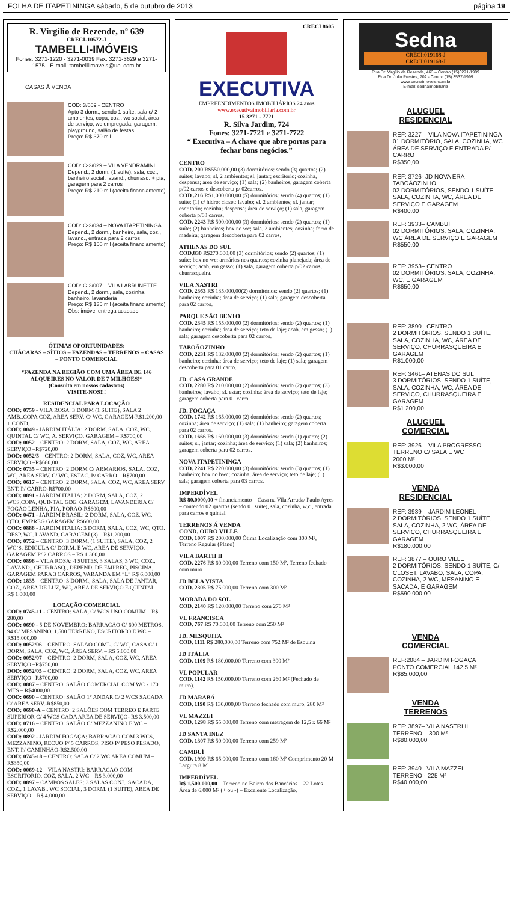FOLHA DE ITAPETININGA sábado, 5 de outubro de 2013 página 19
R. Virgílio de Rezende, nº 639
CRECI-10572-J
TAMBELLI-IMÓVEIS
Fones: 3271-1220 - 3271-0039 Fax: 3271-3629 e 3271-1575 - E-mail: tambelliimoveis@uol.com.br
CASAS À VENDA
COD: 3/059 - CENTRO
Apto 3 dorm., sendo 1 suíte, sala c/ 2 ambientes, copa, coz., wc social, área de serviço, wc empregada, garagem, playground, salão de festas.
Preço: R$ 370 mil
COD: C-2/029 – VILA VENDRAMINI
Depend., 2 dorm. (1 suíte), sala, coz., banheiro social, lavand., churrasq. + pia, garagem para 2 carros
Preço: R$ 210 mil (aceita financiamento)
COD: C-2/034 – NOVA ITAPETININGA
Depend., 2 dorm., banheiro, sala, coz., lavand., entrada para 2 carros
Preço: R$ 150 mil (aceita financiamento)
COD: C-2/007 – VILA LABRUNETTE
Depend., 2 dorm., sala, cozinha, banheiro, lavanderia
Preço: R$ 135 mil (aceita financiamento)
Obs: imóvel entrega acabado
ÓTIMAS OPORTUNIDADES:
CHÁCARAS – SÍTIOS – FAZENDAS – TERRENOS – CASAS – PONTO COMERCIAL
*FAZENDA NA REGIÃO COM UMA ÁREA DE 146 ALQUEIRES NO VALOR DE 7 MILHÕES!*
(Consulta em nossos cadastros)
VISITE-NOS!!!
RESIDENCIAL PARA LOCAÇÃO
COD: 0759 - VILA ROSA: 3 DORM (1 SUITE), SALA 2 AMB.,COPA COZ, AREA SERV. C/ WC, GARAGEM-R$1.200,00 + COND.
COD: 0049 - JARDIM ITÁLIA: 2 DORM, SALA, COZ, WC, QUINTAL C/ WC, A. SERVIÇO, GARAGEM – R$700,00
COD: 0052 – CENTRO: 2 DORM, SALA, COZ, WC, AREA SERVIÇO –R$720,00
DOD: 0052/5 – CENTRO: 2 DORM, SALA, COZ, WC, AREA SERVIÇO –R$680,00
COD: 0735 – CENTRO: 2 DORM C/ ARMARIOS, SALA, COZ, WC, AREA SERV. C/ WC, ESTAC. P/ CARRO – R$700,00
COD: 0617 – CENTRO: 2 DORM, SALA, COZ, WC, AREA SERV. ENT. P/ CARRO-R$700,00
COD: 0891 - JARDIM ITALIA: 2 DORM, SALA, COZ, 2 WCS,COPA, QUINTAL GDE. GARAGEM, LAVANDERIA C/ FOGÃO LENHA, PIA, PORÃO-R$600,00
COD: 0471 - JARDIM BRASIL: 2 DORM, SALA, COZ, WC, QTO. EMPREG GARAGEM R$600,00
COD: 0886 - JARDIM ITALIA: 3 DORM, SALA, COZ, WC, QTO. DESP. WC. LAVAND. GARAGEM (3) – R$1.200,00
COD: 0752 – CENTRO: 3 DORM. (1 SUITE), SALA, COZ, 2 WC’S, EDICULA C/ DORM. E WC, AREA DE SERVIÇO, GARAGEM P/ 2 CARROS – R$ 1.300,00
COD: 0896 – VILA ROSA: 4 SUITES, 3 SALAS, 3 WC, COZ., LAVAND., CHURRASQ., DEPEND. DE EMPREG, PISCINA, GARAGEM PARA 3 CARROS, VARANDA EM “L” R$ 6.000,00
COD: 1835 – CENTRO: 3 DORM., SALA, SALA DE JANTAR, COZ., AREA DE LUZ, WC, AREA DE SERVIÇO E QUINTAL – R$ 1.000,00
LOCAÇÃO COMERCIAL
COD: 0745-11 - CENTRO: SALA, C/ WCS USO COMUM – R$ 280,00
COD: 0690 - 5 DE NOVEMBRO: BARRACÃO C/ 600 METROS, 94 C/ MESANINO, 1.500 TERRENO, ESCRITORIO E WC – R$15.000,00
COD: 0052/06 – CENTRO: SALÃO COML. C/ WC, CASA C/ 1 DORM, SALA, COZ, WC, ÁREA SERV. – R$ 5.000,00
COD: 0052/07 – CENTRO: 2 DORM, SALA, COZ, WC, AREA SERVIÇO –R$750,00
DOD: 0052/05 – CENTRO: 2 DORM, SALA, COZ, WC, AREA SERVIÇO –R$700,00
COD: 0887 – CENTRO: SALÃO COMERCIAL COM WC - 170 MTS – R$4000,00
COD: 0690 – CENTRO: SALÃO 1° ANDAR C/ 2 WCS SACADA C/ AREA SERV.-R$850,00
COD: 0690-A – CENTRO: 2 SALÕES COM TERREO E PARTE SUPERIOR C/ 4 WCS CADA AREA DE SERVIÇO- R$ 3.500,00
COD: 0716 – CENTRO: SALÃO C/ MEZZANINO E WC – R$2.000,00
COD: 0892 - JARDIM FOGAÇA: BARRACÃO COM 3 WCS, MEZZANINO, RECUO P/ 5 CARROS, PISO P/ PESO PESADO, ENT. P/ CAMINHÃO-R$2.500,00
COD: 0745-18 – CENTRO: SALA C/ 2 WC AREA COMUM –R$350,00
COD: 0069-12 – VILA NASTRI: BARRACÃO COM ESCRITORIO, COZ, SALA, 2 WC – R$ 3.000,00
COD: 0897 – CAMPOS SALES: 3 SALAS CONJ., SACADA, COZ., 1 LAVAB., WC SOCIAL, 3 DORM. (1 SUITE), AREA DE SERVIÇO – R$ 4.000,00
CRECI 8605
EXECUTIVA
EMPREENDIMENTOS IMOBILIÁRIOS 24 anos
www.executivaimobiliaria.com.br
15 3271 - 7721
R. Silva Jardim, 724
Fones: 3271-7721 e 3271-7722
“ Executiva – A chave que abre portas para fechar bons negócios.”
CENTRO
COD. 200 R$550.000,00 (3) dormitórios: sendo (3) quartos; (2) suítes; lavabo; sl. 2 ambientes; sl. jantar; escritório; cozinha, despensa; área de serviço; (1) sala; (2) banheiros, garagem coberta p/02 carros e descoberta p/ 02carros.
COD .216 R$1.000.000,00 (5) dormitórios: sendo (4) quartos; (1) suíte; (1) c/ hidro; closet; lavabo; sl. 2 ambientes; sl. jantar; escritório; cozinha; despensa; área de serviço; (1) sala, garagem coberta p/03 carros.
COD. 2243 R$ 500.000,00 (3) dormitórios: sendo (2) quartos; (1) suíte; (2) banheiros; box no wc; sala. 2 ambientes; cozinha; forro de madeira; garagem descoberta para 02 carros.
ATHENAS DO SUL
COD.830 R$270.000,00 (3) dormitórios: sendo (2) quartos; (1) suíte; box no wc; armários nos quartos; cozinha planejada; área de serviço; acab. em gesso; (1) sala, garagem coberta p/02 carros, churrasqueira.
VILA NASTRI
COD. 2363 R$ 135.000,00(2) dormitórios: sendo (2) quartos; (1) banheiro; cozinha; área de serviço; (1) sala; garagem descoberta para 02 carros.
PARQUE SÃO BENTO
COD. 2345 R$ 155.000,00 (2) dormitórios: sendo (2) quartos; (1) banheiro; cozinha; área de serviço; teto de laje; acab. em gesso; (1) sala; garagem descoberta para 02 carros.
TABOÃOZINHO
COD. 2231 R$ 132.000,00 (2) dormitórios: sendo (2) quartos; (1) banheiro; cozinha; área de serviço; teto de laje; (1) sala; garagem descoberta para 01 carro.
JD. CASA GRANDE
COD. 2280 R$ 210.000,00 (2) dormitórios: sendo (2) quartos; (3) banheiros; lavabo; sl. estar; cozinha; área de serviço; teto de laje; garagem coberta para 01 carro.
JD. FOGAÇA
COD. 1742 R$ 165.000,00 (2) dormitórios: sendo (2) quartos; cozinha; área de serviço; (1) sala; (1) banheiro; garagem coberta para 02 carros.
COD. 1666 R$ 160.000,00 (3) dormitórios: sendo (1) quarto; (2) suítes; sl. jantar; cozinha; área de serviço; (1) sala; (2) banheiros; garagem coberta para 02 carros.
NOVA ITAPETININGA
COD. 2241 R$ 220.000,00 (3) dormitórios: sendo (3) quartos; (1) banheiro; box no bwc; cozinha; área de serviço; teto de laje; (1) sala; garagem coberta para 03 carros.
IMPERDÍVEL
R$ 80.0000,00 + financiamento – Casa na Vila Arruda/ Paulo Ayres – contendo 02 quartos (sendo 01 suíte), sala, cozinha, w.c., entrada para carros e quintal.
TERRENOS Á VENDA
COND. OURO VILLE
COD. 1007 R$ 200.000,00 Ótima Localização com 300 M², Terreno Regular (Plano)
VILA BARTH II
COD. 2276 R$ 60.000,00 Terreno com 150 M², Terreno fechado com muro
JD BELA VISTA
COD. 2305 R$ 75.000,00 Terreno com 300 M²
MORADA DO SOL
COD. 2140 R$ 120.000,00 Terreno com 270 M²
VL FRANCISCA
COD. 767 R$ 70.000,00 Terreno com 250 M²
JD. MESQUITA
COD. 1111 R$ 280.000,00 Terreno com 752 M² de Esquina
JD ITÁLIA
COD. 1109 R$ 180.000,00 Terreno com 300 M²
VL POPULAR
COD. 1142 R$ 150.000,00 Terreno com 260 M² (Fechado de muro).
JD MARABÁ
COD. 1190 R$ 130.000,00 Terreno fechado com muro, 280 M²
VL MAZZEI
COD. 1298 R$ 65.000,00 Terreno com metragem de 12,5 x 66 M²
JD SANTA INEZ
COD. 1307 R$ 50.000,00 Terreno com 259 M²
CAMBUÍ
COD. 1999 R$ 65.000,00 Terreno com 160 M² Comprimento 20 M Largura 8 M
IMPERDÍVEL
R$ 1.500.000,00 – Terreno no Bairro dos Bancários – 22 Lotes – Área de 6.000 M² (+ ou -) – Excelente Localização.
Sedna
CRECI:019168-J
CRECI:019168-J
Rua Dr. Virgílio de Rezende, 463 – Centro (15)3271-1999
Rua Dr. Julio Prestes, 702 - Centro (15) 3537-1999
www.sednaimoveis.com.br
E-mail: sednaimobiliaria
ALUGUEL
RESIDENCIAL
REF: 3227 – VILA NOVA ITAPETININGA
01 DORMITÓRIO, SALA, COZINHA, WC ÁREA DE SERVIÇO E ENTRADA P/ CARRO
R$350,00
REF: 3726- JD NOVA ERA – TABOÃOZINHO
02 DORMITÓRIOS, SENDO 1 SUÍTE SALA, COZINHA, WC, ÁREA DE SERVIÇO E GARAGEM
R$400,00
REF: 3933– CAMBUÍ
02 DORMITÓRIOS, SALA, COZINHA, WC ÁREA DE SERVIÇO E GARAGEM
R$550,00
REF: 3953– CENTRO
02 DORMITÓRIOS, SALA, COZINHA, WC, E GARAGEM
R$650,00
REF: 3890– CENTRO
2 DORMITÓRIOS, SENDO 1 SUÍTE, SALA, COZINHA, WC, ÁREA DE SERVIÇO, CHURRASQUEIRA E GARAGEM
R$1.000,00
REF: 3461– ATENAS DO SUL
3 DORMITÓRIOS, SENDO 1 SUÍTE, SALA, COZINHA, WC, ÁREA DE SERVIÇO, CHURRASQUEIRA E GARAGEM
R$1.200,00
ALUGUEL
COMERCIAL
REF: 3926 – VILA PROGRESSO
TERRENO C/ SALA E WC
2000 M²
R$3.000,00
VENDA
RESIDENCIAL
REF: 3939 – JARDIM LEONEL
2 DORMITÓRIOS, SENDO 1 SUÍTE, SALA, COZINHA, 2 WC, ÁREA DE SERVIÇO, CHURRASQUEIRA E GARAGEM
R$180.000,00
REF: 3877 – OURO VILLE
2 DORMITÓRIOS, SENDO 1 SUÍTE, C/ CLOSET, LAVABO, SALA, COPA, COZINHA, 2 WC, MESANINO E SACADA, E GARAGEM
R$590.000,00
VENDA
COMERCIAL
REF:2084 – JARDIM FOGAÇA
PONTO COMERCIAL 142,5 M²
R$85.000,00
VENDA
TERRENOS
REF: 3897– VILA NASTRI II
TERRENO – 300 M²
R$80.000,00
REF: 3940– VILA MAZZEI
TERRENO - 225 M²
R$40.000,00